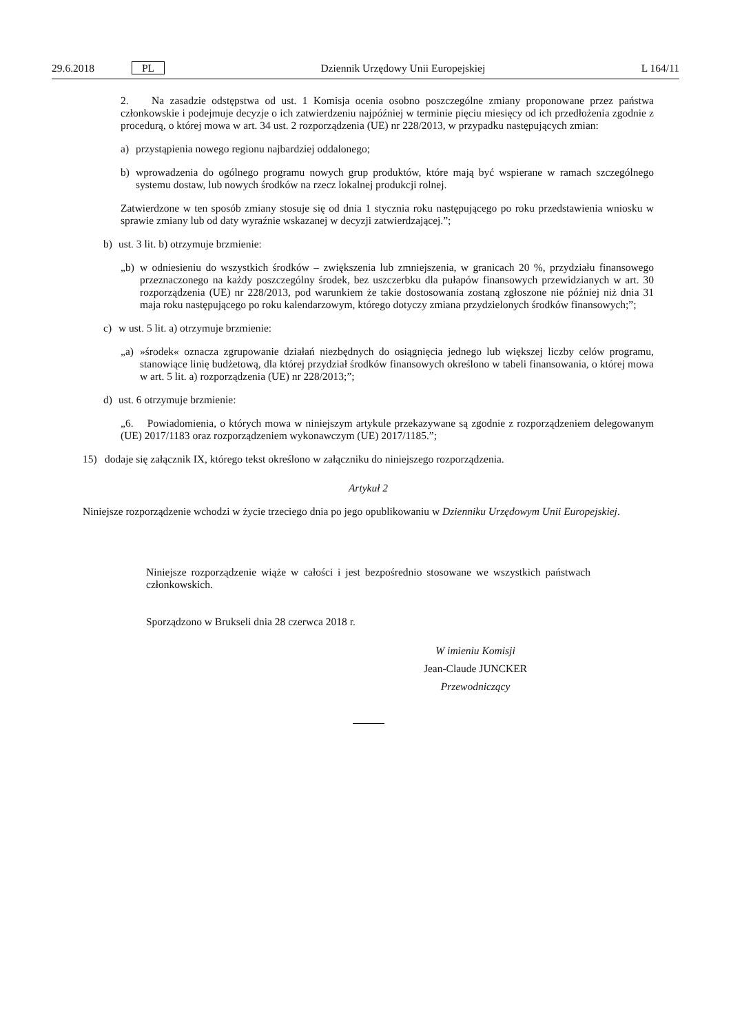29.6.2018 PL Dziennik Urzędowy Unii Europejskiej L 164/11
2. Na zasadzie odstępstwa od ust. 1 Komisja ocenia osobno poszczególne zmiany proponowane przez państwa członkowskie i podejmuje decyzje o ich zatwierdzeniu najpóźniej w terminie pięciu miesięcy od ich przedłożenia zgodnie z procedurą, o której mowa w art. 34 ust. 2 rozporządzenia (UE) nr 228/2013, w przypadku następujących zmian:
a) przystąpienia nowego regionu najbardziej oddalonego;
b) wprowadzenia do ogólnego programu nowych grup produktów, które mają być wspierane w ramach szczególnego systemu dostaw, lub nowych środków na rzecz lokalnej produkcji rolnej.
Zatwierdzone w ten sposób zmiany stosuje się od dnia 1 stycznia roku następującego po roku przedstawienia wniosku w sprawie zmiany lub od daty wyraźnie wskazanej w decyzji zatwierdzającej.”;
b) ust. 3 lit. b) otrzymuje brzmienie:
„b) w odniesieniu do wszystkich środków – zwiększenia lub zmniejszenia, w granicach 20 %, przydziału finansowego przeznaczonego na każdy poszczególny środek, bez uszczerbku dla pułapów finansowych przewidzianych w art. 30 rozporządzenia (UE) nr 228/2013, pod warunkiem że takie dostosowania zostaną zgłoszone nie później niż dnia 31 maja roku następującego po roku kalendarzowym, którego dotyczy zmiana przydzielonych środków finansowych;”;
c) w ust. 5 lit. a) otrzymuje brzmienie:
„a) »środek« oznacza zgrupowanie działań niezbędnych do osiągnięcia jednego lub większej liczby celów programu, stanowiące linię budżetową, dla której przydział środków finansowych określono w tabeli finansowania, o której mowa w art. 5 lit. a) rozporządzenia (UE) nr 228/2013;”;
d) ust. 6 otrzymuje brzmienie:
„6. Powiadomienia, o których mowa w niniejszym artykule przekazywane są zgodnie z rozporządzeniem delegowanym (UE) 2017/1183 oraz rozporządzeniem wykonawczym (UE) 2017/1185.”;
15) dodaje się załącznik IX, którego tekst określono w załączniku do niniejszego rozporządzenia.
Artykuł 2
Niniejsze rozporządzenie wchodzi w życie trzeciego dnia po jego opublikowaniu w Dzienniku Urzędowym Unii Europejskiej.
Niniejsze rozporządzenie wiąże w całości i jest bezpośrednio stosowane we wszystkich państwach członkowskich.
Sporządzono w Brukseli dnia 28 czerwca 2018 r.
W imieniu Komisji
Jean-Claude JUNCKER
Przewodniczący